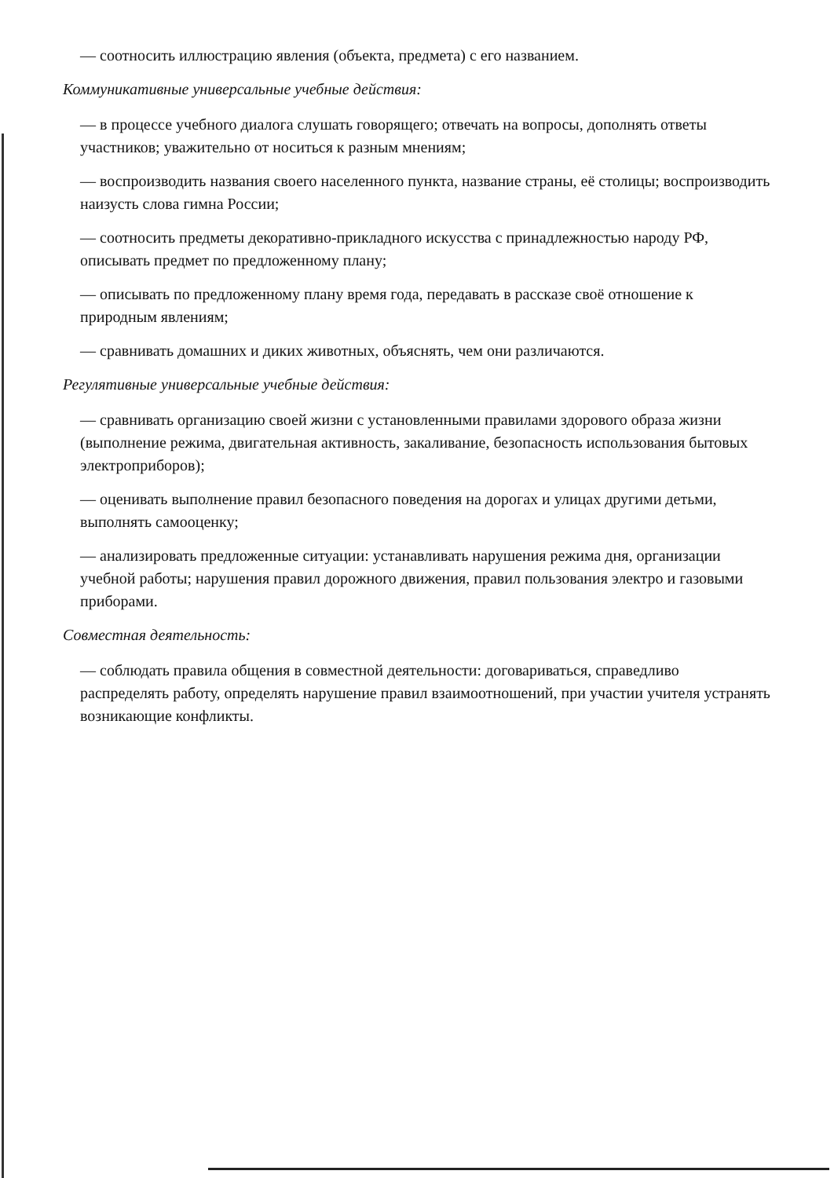— соотносить иллюстрацию явления (объекта, предмета) с его названием.
Коммуникативные универсальные учебные действия:
— в процессе учебного диалога слушать говорящего; отвечать на вопросы, дополнять ответы участников; уважительно от носиться к разным мнениям;
— воспроизводить названия своего населенного пункта, название страны, её столицы; воспроизводить наизусть слова гимна России;
— соотносить предметы декоративно-прикладного искусства с принадлежностью народу РФ, описывать предмет по предложенному плану;
— описывать по предложенному плану время года, передавать в рассказе своё отношение к природным явлениям;
— сравнивать домашних и диких животных, объяснять, чем они различаются.
Регулятивные универсальные учебные действия:
— сравнивать организацию своей жизни с установленными правилами здорового образа жизни (выполнение режима, двигательная активность, закаливание, безопасность использования бытовых электроприборов);
— оценивать выполнение правил безопасного поведения на дорогах и улицах другими детьми, выполнять самооценку;
— анализировать предложенные ситуации: устанавливать нарушения режима дня, организации учебной работы; нарушения правил дорожного движения, правил пользования электро и газовыми приборами.
Совместная деятельность:
— соблюдать правила общения в совместной деятельности: договариваться, справедливо распределять работу, определять нарушение правил взаимоотношений, при участии учителя устранять возникающие конфликты.